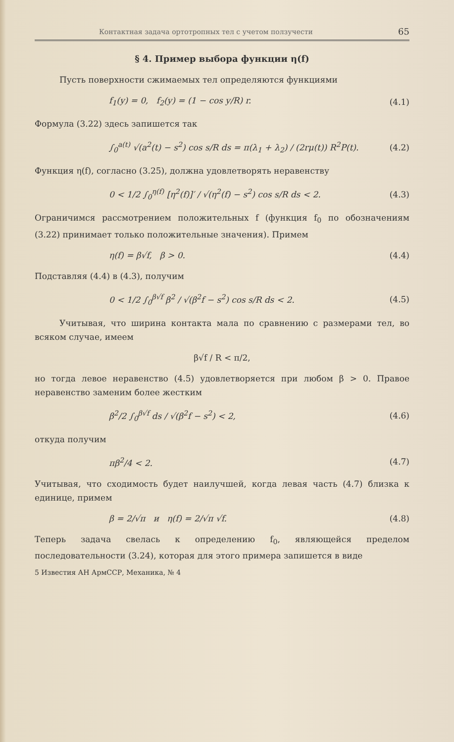Контактная задача ортотропных тел с учетом ползучести 65
§ 4. Пример выбора функции η(f)
Пусть поверхности сжимаемых тел определяются функциями
f<sub>1</sub>(y) = 0, f<sub>2</sub>(y) = (1 − cos y/R) r. (4.1)
Формула (3.22) здесь запишется так
∫<sub>0</sub><sup>a(t)</sup> √(a<sup>2</sup>(t) − s<sup>2</sup>) cos s/R ds = π(λ<sub>1</sub> + λ<sub>2</sub>) / (2rμ(t)) R<sup>2</sup>P(t). (4.2)
Функция η(f), согласно (3.25), должна удовлетворять неравенству
0 < 1/2 ∫<sub>0</sub><sup>η(f)</sup> [η<sup>2</sup>(f)]′ / √(η<sup>2</sup>(f) − s<sup>2</sup>) cos s/R ds < 2. (4.3)
Ограничимся рассмотрением положительных f (функция f<sub>0</sub> по обозначениям (3.22) принимает только положительные значения). Примем
η(f) = β√f, β > 0. (4.4)
Подставляя (4.4) в (4.3), получим
0 < 1/2 ∫<sub>0</sub><sup>β√f</sup> β<sup>2</sup> / √(β<sup>2</sup>f − s<sup>2</sup>) cos s/R ds < 2. (4.5)
Учитывая, что ширина контакта мала по сравнению с размерами тел, во всяком случае, имеем
β√f / R < π/2,
но тогда левое неравенство (4.5) удовлетворяется при любом β > 0. Правое неравенство заменим более жестким
β<sup>2</sup>/2 ∫<sub>0</sub><sup>β√f</sup> ds / √(β<sup>2</sup>f − s<sup>2</sup>) < 2, (4.6)
откуда получим
πβ<sup>2</sup>/4 < 2. (4.7)
Учитывая, что сходимость будет наилучшей, когда левая часть (4.7) близка к единице, примем
β = 2/√π и η(f) = 2/√π √f. (4.8)
Теперь задача свелась к определению f<sub>0</sub>, являющейся пределом последовательности (3.24), которая для этого примера запишется в виде
5 Известия АН АрмССР, Механика, № 4